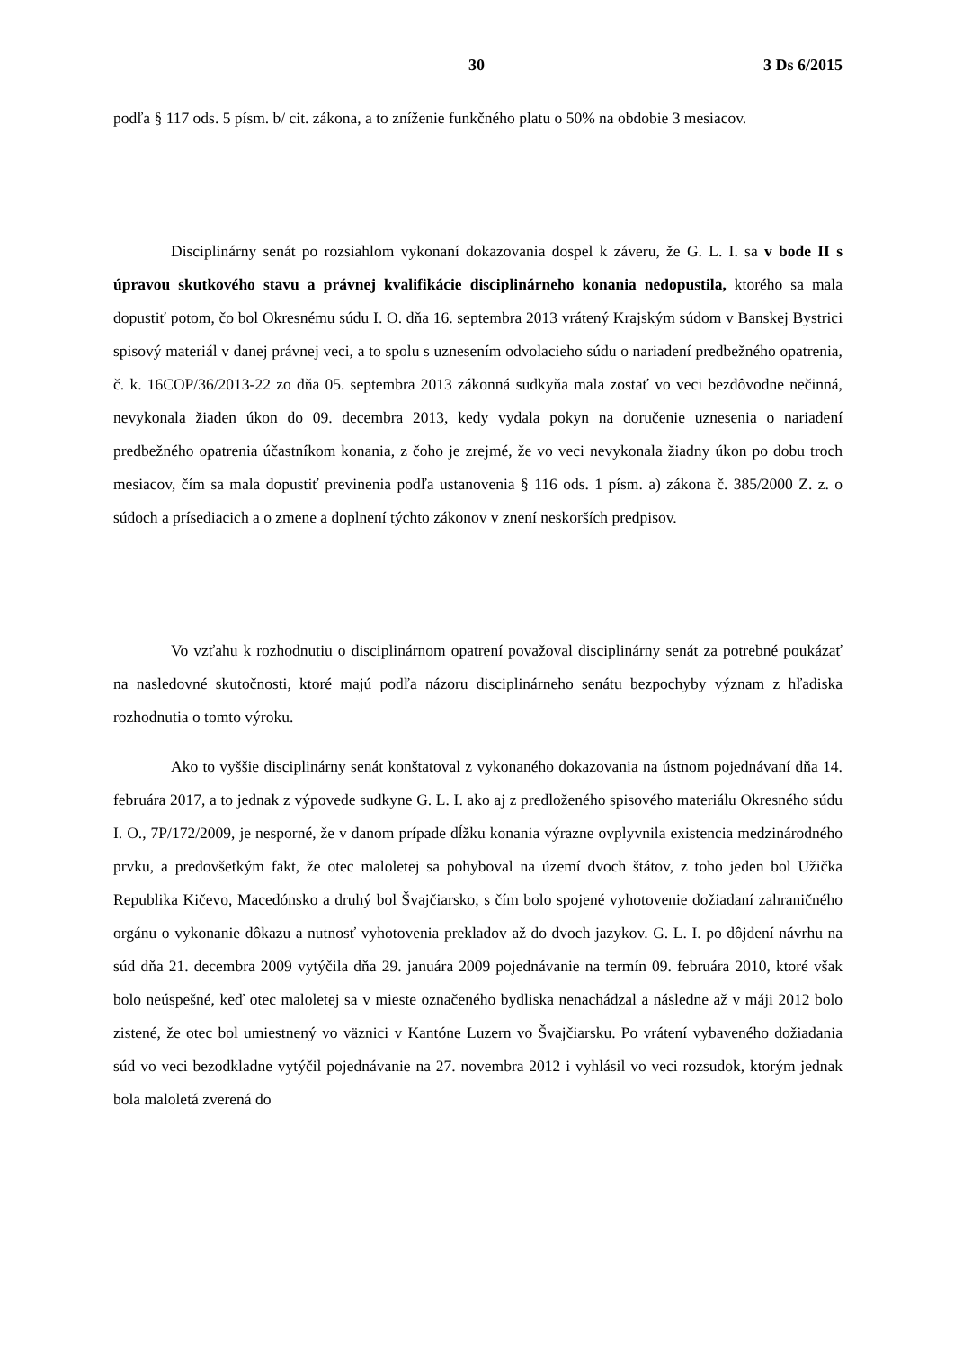30 3 Ds 6/2015
podľa § 117 ods. 5 písm. b/ cit. zákona, a to zníženie funkčného platu o 50% na obdobie 3 mesiacov.
Disciplinárny senát po rozsiahlom vykonaní dokazovania dospel k záveru, že G. L. I. sa v bode II s úpravou skutkového stavu a právnej kvalifikácie disciplinárneho konania nedopustila, ktorého sa mala dopustiť potom, čo bol Okresnému súdu I. O. dňa 16. septembra 2013 vrátený Krajským súdom v Banskej Bystrici spisový materiál v danej právnej veci, a to spolu s uznesením odvolacieho súdu o nariadení predbežného opatrenia, č. k. 16COP/36/2013-22 zo dňa 05. septembra 2013 zákonná sudkyňa mala zostať vo veci bezdôvodne nečinná, nevykonala žiaden úkon do 09. decembra 2013, kedy vydala pokyn na doručenie uznesenia o nariadení predbežného opatrenia účastníkom konania, z čoho je zrejmé, že vo veci nevykonala žiadny úkon po dobu troch mesiacov, čím sa mala dopustiť previnenia podľa ustanovenia § 116 ods. 1 písm. a) zákona č. 385/2000 Z. z. o súdoch a prísediacich a o zmene a doplnení týchto zákonov v znení neskorších predpisov.
Vo vzťahu k rozhodnutiu o disciplinárnom opatrení považoval disciplinárny senát za potrebné poukázať na nasledovné skutočnosti, ktoré majú podľa názoru disciplinárneho senátu bezpochyby význam z hľadiska rozhodnutia o tomto výroku.
Ako to vyššie disciplinárny senát konštatoval z vykonaného dokazovania na ústnom pojednávaní dňa 14. februára 2017, a to jednak z výpovede sudkyne G. L. I. ako aj z predloženého spisového materiálu Okresného súdu I. O., 7P/172/2009, je nesporné, že v danom prípade dĺžku konania výrazne ovplyvnila existencia medzinárodného prvku, a predovšetkým fakt, že otec maloletej sa pohyboval na území dvoch štátov, z toho jeden bol Užička Republika Kičevo, Macedónsko a druhý bol Švajčiarsko, s čím bolo spojené vyhotovenie dožiadaní zahraničného orgánu o vykonanie dôkazu a nutnosť vyhotovenia prekladov až do dvoch jazykov. G. L. I. po dôjdení návrhu na súd dňa 21. decembra 2009 vytýčila dňa 29. januára 2009 pojednávanie na termín 09. februára 2010, ktoré však bolo neúspešné, keď otec maloletej sa v mieste označeného bydliska nenachádzal a následne až v máji 2012 bolo zistené, že otec bol umiestnený vo väznici v Kantóne Luzern vo Švajčiarsku. Po vrátení vybaveného dožiadania súd vo veci bezodkladne vytýčil pojednávanie na 27. novembra 2012 i vyhlásil vo veci rozsudok, ktorým jednak bola maloletá zverená do